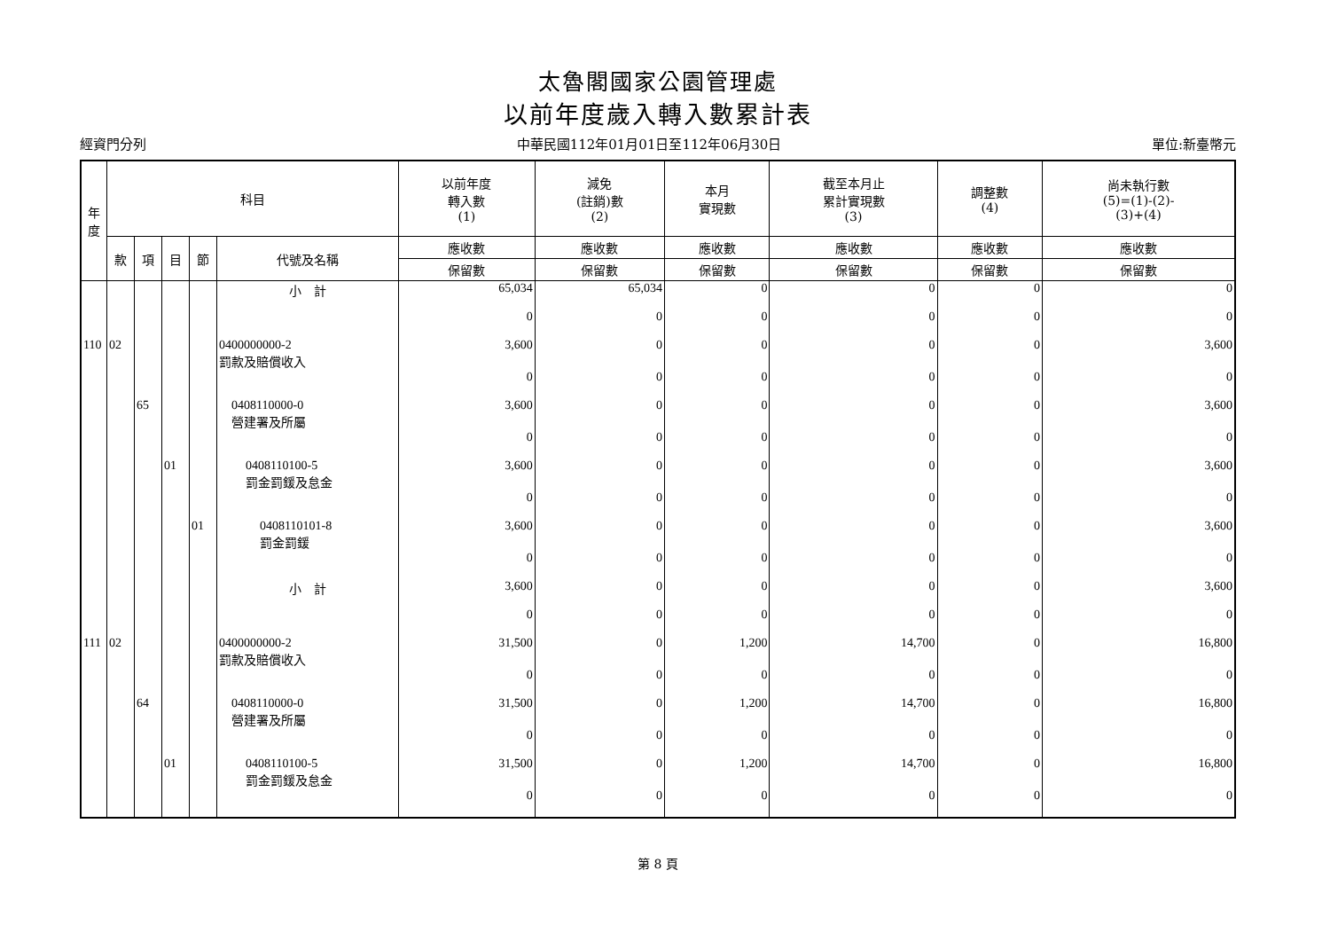太魯閣國家公園管理處
以前年度歲入轉入數累計表
經資門分列 中華民國112年01月01日至112年06月30日 單位:新臺幣元
| 年 度 | 科目 | | | | | 以前年度 轉入數 (1) | 減免 (註銷)數 (2) | 本月 實現數 | 截至本月止 累計實現數 (3) | 調整數 (4) | 尚未執行數 (5)=(1)-(2)- (3)+(4) |
| --- | --- | --- | --- | --- | --- | --- | --- | --- | --- | --- | --- |
| | 款 | 項 | 目 | 節 | 代號及名稱 | 應收數 | 應收數 | 應收數 | 應收數 | 應收數 | 應收數 |
| | | | | | | 保留數 | 保留數 | 保留數 | 保留數 | 保留數 | 保留數 |
| | | | | | 小 計 | 65,034 | 65,034 | 0 | 0 | 0 | 0 |
| | | | | | | 0 | 0 | 0 | 0 | 0 | 0 |
| 110 | 02 | | | | 0400000000-2 罰款及賠償收入 | 3,600 | 0 | 0 | 0 | 0 | 3,600 |
| | | | | | | 0 | 0 | 0 | 0 | 0 | 0 |
| | | 65 | | | 0408110000-0 營建署及所屬 | 3,600 | 0 | 0 | 0 | 0 | 3,600 |
| | | | | | | 0 | 0 | 0 | 0 | 0 | 0 |
| | | | 01 | | 0408110100-5 罰金罰鍰及怠金 | 3,600 | 0 | 0 | 0 | 0 | 3,600 |
| | | | | | | 0 | 0 | 0 | 0 | 0 | 0 |
| | | | | 01 | 0408110101-8 罰金罰鍰 | 3,600 | 0 | 0 | 0 | 0 | 3,600 |
| | | | | | | 0 | 0 | 0 | 0 | 0 | 0 |
| | | | | | 小 計 | 3,600 | 0 | 0 | 0 | 0 | 3,600 |
| | | | | | | 0 | 0 | 0 | 0 | 0 | 0 |
| 111 | 02 | | | | 0400000000-2 罰款及賠償收入 | 31,500 | 0 | 1,200 | 14,700 | 0 | 16,800 |
| | | | | | | 0 | 0 | 0 | 0 | 0 | 0 |
| | | 64 | | | 0408110000-0 營建署及所屬 | 31,500 | 0 | 1,200 | 14,700 | 0 | 16,800 |
| | | | | | | 0 | 0 | 0 | 0 | 0 | 0 |
| | | | 01 | | 0408110100-5 罰金罰鍰及怠金 | 31,500 | 0 | 1,200 | 14,700 | 0 | 16,800 |
| | | | | | | 0 | 0 | 0 | 0 | 0 | 0 |
第 8 頁